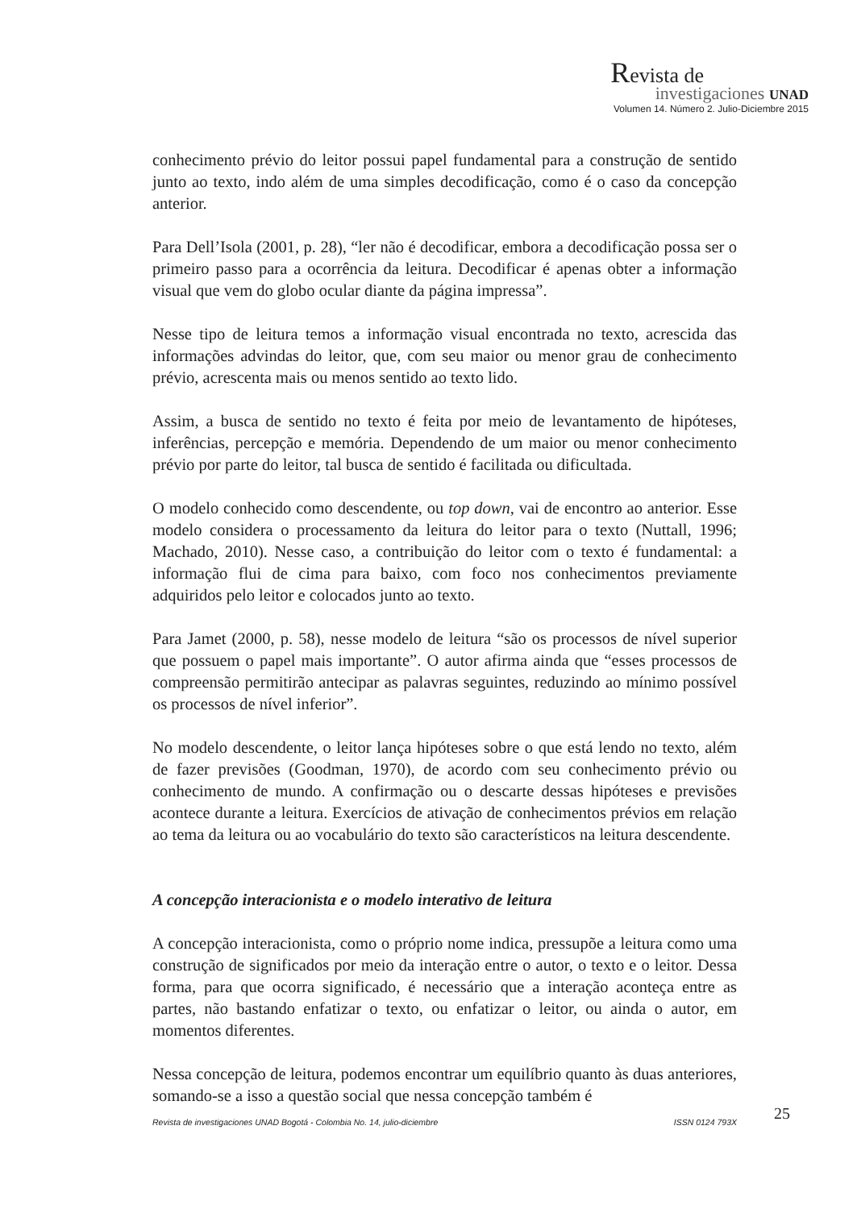Revista de
investigaciones UNAD
Volumen 14. Número 2. Julio-Diciembre 2015
conhecimento prévio do leitor possui papel fundamental para a construção de sentido junto ao texto, indo além de uma simples decodificação, como é o caso da concepção anterior.
Para Dell’Isola (2001, p. 28), “ler não é decodificar, embora a decodificação possa ser o primeiro passo para a ocorrência da leitura. Decodificar é apenas obter a informação visual que vem do globo ocular diante da página impressa”.
Nesse tipo de leitura temos a informação visual encontrada no texto, acrescida das informações advindas do leitor, que, com seu maior ou menor grau de conhecimento prévio, acrescenta mais ou menos sentido ao texto lido.
Assim, a busca de sentido no texto é feita por meio de levantamento de hipóteses, inferências, percepção e memória. Dependendo de um maior ou menor conhecimento prévio por parte do leitor, tal busca de sentido é facilitada ou dificultada.
O modelo conhecido como descendente, ou top down, vai de encontro ao anterior. Esse modelo considera o processamento da leitura do leitor para o texto (Nuttall, 1996; Machado, 2010). Nesse caso, a contribuição do leitor com o texto é fundamental: a informação flui de cima para baixo, com foco nos conhecimentos previamente adquiridos pelo leitor e colocados junto ao texto.
Para Jamet (2000, p. 58), nesse modelo de leitura “são os processos de nível superior que possuem o papel mais importante”. O autor afirma ainda que “esses processos de compreensão permitirão antecipar as palavras seguintes, reduzindo ao mínimo possível os processos de nível inferior”.
No modelo descendente, o leitor lança hipóteses sobre o que está lendo no texto, além de fazer previsões (Goodman, 1970), de acordo com seu conhecimento prévio ou conhecimento de mundo. A confirmação ou o descarte dessas hipóteses e previsões acontece durante a leitura. Exercícios de ativação de conhecimentos prévios em relação ao tema da leitura ou ao vocabulário do texto são característicos na leitura descendente.
A concepção interacionista e o modelo interativo de leitura
A concepção interacionista, como o próprio nome indica, pressupõe a leitura como uma construção de significados por meio da interação entre o autor, o texto e o leitor. Dessa forma, para que ocorra significado, é necessário que a interação aconteça entre as partes, não bastando enfatizar o texto, ou enfatizar o leitor, ou ainda o autor, em momentos diferentes.
Nessa concepção de leitura, podemos encontrar um equilíbrio quanto às duas anteriores, somando-se a isso a questão social que nessa concepção também é
Revista de investigaciones UNAD Bogotá - Colombia No. 14, julio-diciembre ISSN 0124 793X 25